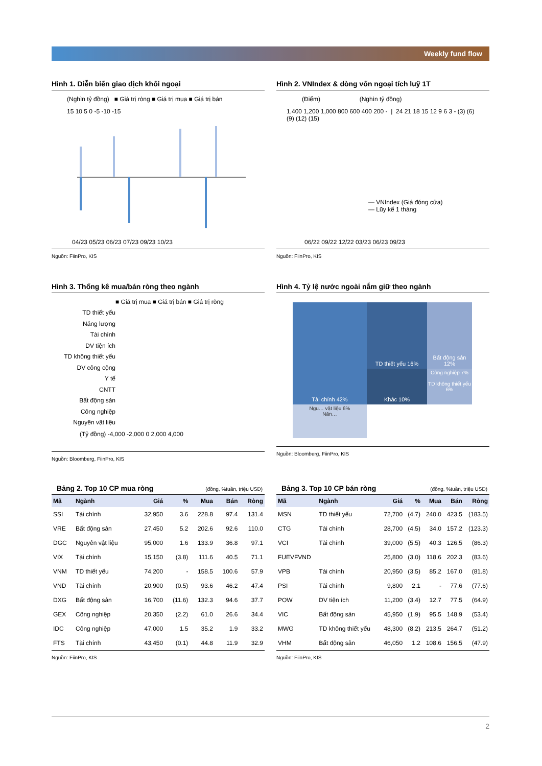Weekly fund flow
Hình 1. Diễn biến giao dịch khối ngoại
(Nghìn tỷ đồng) ■ Giá trị ròng ■ Giá trị mua ■ Giá trị bán
15 10 5 0 -5 -10 -15
04/23 05/23 06/23 07/23 09/23 10/23
Nguồn: FiinPro, KIS
Hình 2. VNIndex & dòng vốn ngoại tích luỹ 1T
(Điểm) (Nghìn tỷ đồng)
1,400 1,200 1,000 800 600 400 200 - | 24 21 18 15 12 9 6 3 - (3) (6) (9) (12) (15)
— VNIndex (Giá đóng cửa)
— Lũy kế 1 tháng
06/22 09/22 12/22 03/23 06/23 09/23
Nguồn: FiinPro, KIS
Hình 3. Thống kê mua/bán ròng theo ngành
■ Giá trị mua ■ Giá trị bán ■ Giá trị ròng
TD thiết yếu
Năng lượng
Tài chính
DV tiện ích
TD không thiết yếu
DV công cộng
Y tế
CNTT
Bất động sản
Công nghiệp
Nguyên vật liệu
(Tỷ đồng) -4,000 -2,000 0 2,000 4,000
Nguồn: Bloomberg, FiinPro, KIS
Hình 4. Tỷ lệ nước ngoài nắm giữ theo ngành
Tài chính 42%
TD thiết yếu 16%
Bất động sản 12%
Khác 10%
Công nghiệp 7%
TD không thiết yếu 6%
Ngu… vật liệu 6%
Năn…
Nguồn: Bloomberg, FiinPro, KIS
Bảng 2. Top 10 CP mua ròng (đồng, %tuần, triệu USD)
| Mã | Ngành | Giá | % | Mua | Bán | Ròng |
| --- | --- | --- | --- | --- | --- | --- |
| SSI | Tài chính | 32,950 | 3.6 | 228.8 | 97.4 | 131.4 |
| VRE | Bất động sản | 27,450 | 5.2 | 202.6 | 92.6 | 110.0 |
| DGC | Nguyên vật liệu | 95,000 | 1.6 | 133.9 | 36.8 | 97.1 |
| VIX | Tài chính | 15,150 | (3.8) | 111.6 | 40.5 | 71.1 |
| VNM | TD thiết yếu | 74,200 | - | 158.5 | 100.6 | 57.9 |
| VND | Tài chính | 20,900 | (0.5) | 93.6 | 46.2 | 47.4 |
| DXG | Bất động sản | 16,700 | (11.6) | 132.3 | 94.6 | 37.7 |
| GEX | Công nghiệp | 20,350 | (2.2) | 61.0 | 26.6 | 34.4 |
| IDC | Công nghiệp | 47,000 | 1.5 | 35.2 | 1.9 | 33.2 |
| FTS | Tài chính | 43,450 | (0.1) | 44.8 | 11.9 | 32.9 |
Nguồn: FiinPro, KIS
Bảng 3. Top 10 CP bán ròng (đồng, %tuần, triệu USD)
| Mã | Ngành | Giá | % | Mua | Bán | Ròng |
| --- | --- | --- | --- | --- | --- | --- |
| MSN | TD thiết yếu | 72,700 | (4.7) | 240.0 | 423.5 | (183.5) |
| CTG | Tài chính | 28,700 | (4.5) | 34.0 | 157.2 | (123.3) |
| VCI | Tài chính | 39,000 | (5.5) | 40.3 | 126.5 | (86.3) |
| FUEVFVND | | 25,800 | (3.0) | 118.6 | 202.3 | (83.6) |
| VPB | Tài chính | 20,950 | (3.5) | 85.2 | 167.0 | (81.8) |
| PSI | Tài chính | 9,800 | 2.1 | - | 77.6 | (77.6) |
| POW | DV tiện ích | 11,200 | (3.4) | 12.7 | 77.5 | (64.9) |
| VIC | Bất động sản | 45,950 | (1.9) | 95.5 | 148.9 | (53.4) |
| MWG | TD không thiết yếu | 48,300 | (8.2) | 213.5 | 264.7 | (51.2) |
| VHM | Bất động sản | 46,050 | 1.2 | 108.6 | 156.5 | (47.9) |
Nguồn: FiinPro, KIS
2